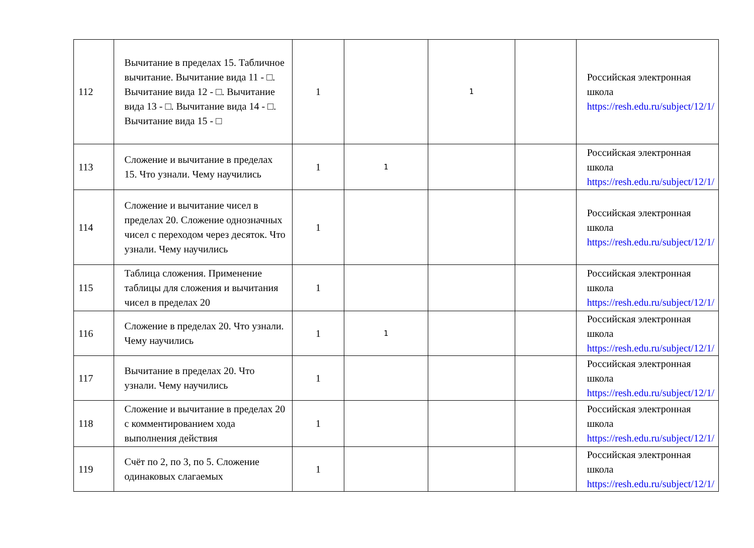| 112 | Вычитание в пределах 15. Табличное вычитание. Вычитание вида 11 - □. Вычитание вида 12 - □. Вычитание вида 13 - □. Вычитание вида 14 - □. Вычитание вида 15 - □ | 1 | | 1 | | Российская электронная школа https://resh.edu.ru/subject/12/1/ |
| 113 | Сложение и вычитание в пределах 15. Что узнали. Чему научились | 1 | 1 | | | Российская электронная школа https://resh.edu.ru/subject/12/1/ |
| 114 | Сложение и вычитание чисел в пределах 20. Сложение однозначных чисел с переходом через десяток. Что узнали. Чему научились | 1 | | | | Российская электронная школа https://resh.edu.ru/subject/12/1/ |
| 115 | Таблица сложения. Применение таблицы для сложения и вычитания чисел в пределах 20 | 1 | | | | Российская электронная школа https://resh.edu.ru/subject/12/1/ |
| 116 | Сложение в пределах 20. Что узнали. Чему научились | 1 | 1 | | | Российская электронная школа https://resh.edu.ru/subject/12/1/ |
| 117 | Вычитание в пределах 20. Что узнали. Чему научились | 1 | | | | Российская электронная школа https://resh.edu.ru/subject/12/1/ |
| 118 | Сложение и вычитание в пределах 20 с комментированием хода выполнения действия | 1 | | | | Российская электронная школа https://resh.edu.ru/subject/12/1/ |
| 119 | Счёт по 2, по 3, по 5. Сложение одинаковых слагаемых | 1 | | | | Российская электронная школа https://resh.edu.ru/subject/12/1/ |